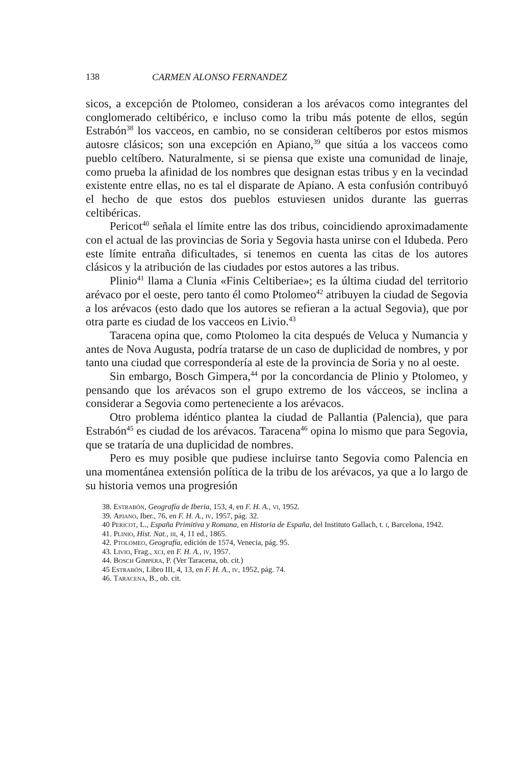138 CARMEN ALONSO FERNANDEZ
sicos, a excepción de Ptolomeo, consideran a los arévacos como integrantes del conglomerado celtibérico, e incluso como la tribu más potente de ellos, según Estrabón<sup>38</sup> los vacceos, en cambio, no se consideran celtíberos por estos mismos autosre clásicos; son una excepción en Apiano,<sup>39</sup> que sitúa a los vacceos como pueblo celtíbero. Naturalmente, si se piensa que existe una comunidad de linaje, como prueba la afinidad de los nombres que designan estas tribus y en la vecindad existente entre ellas, no es tal el disparate de Apiano. A esta confusión contribuyó el hecho de que estos dos pueblos estuviesen unidos durante las guerras celtibéricas.
Pericot<sup>40</sup> señala el límite entre las dos tribus, coincidiendo aproximadamente con el actual de las provincias de Soria y Segovia hasta unirse con el Idubeda. Pero este límite entraña dificultades, si tenemos en cuenta las citas de los autores clásicos y la atribución de las ciudades por estos autores a las tribus.
Plinio<sup>41</sup> llama a Clunia «Finis Celtiberiae»; es la última ciudad del territorio arévaco por el oeste, pero tanto él como Ptolomeo<sup>42</sup> atribuyen la ciudad de Segovia a los arévacos (esto dado que los autores se refieran a la actual Segovia), que por otra parte es ciudad de los vacceos en Livio.<sup>43</sup>
Taracena opina que, como Ptolomeo la cita después de Veluca y Numancia y antes de Nova Augusta, podría tratarse de un caso de duplicidad de nombres, y por tanto una ciudad que correspondería al este de la provincia de Soria y no al oeste.
Sin embargo, Bosch Gimpera,<sup>44</sup> por la concordancia de Plinio y Ptolomeo, y pensando que los arévacos son el grupo extremo de los vácceos, se inclina a considerar a Segovia como perteneciente a los arévacos.
Otro problema idéntico plantea la ciudad de Pallantia (Palencia), que para Estrabón<sup>45</sup> es ciudad de los arévacos. Taracena<sup>46</sup> opina lo mismo que para Segovia, que se trataría de una duplicidad de nombres.
Pero es muy posible que pudiese incluirse tanto Segovia como Palencia en una momentánea extensión política de la tribu de los arévacos, ya que a lo largo de su historia vemos una progresión
38. Estrabón, Geografía de Iberia, 153, 4, en F. H. A., vi, 1952.
39. Apiano, Iber., 76, en F. H. A., iv, 1957, pág. 32.
40 Pericot, L., España Primitiva y Romana, en Historia de España, del Instituto Gallach, t. i, Barcelona, 1942.
41. Plinio, Hist. Nat., iii, 4, 11 ed., 1865.
42. Ptolomeo, Geografía, edición de 1574, Venecia, pág. 95.
43. Livio, Frag., xci, en F. H. A., iv, 1957.
44. Bosch Gimpera, P. (Ver Taracena, ob. cit.)
45 Estrabón, Libro III, 4, 13, en F. H. A., iv, 1952, pág. 74.
46. Taracena, B., ob. cit.